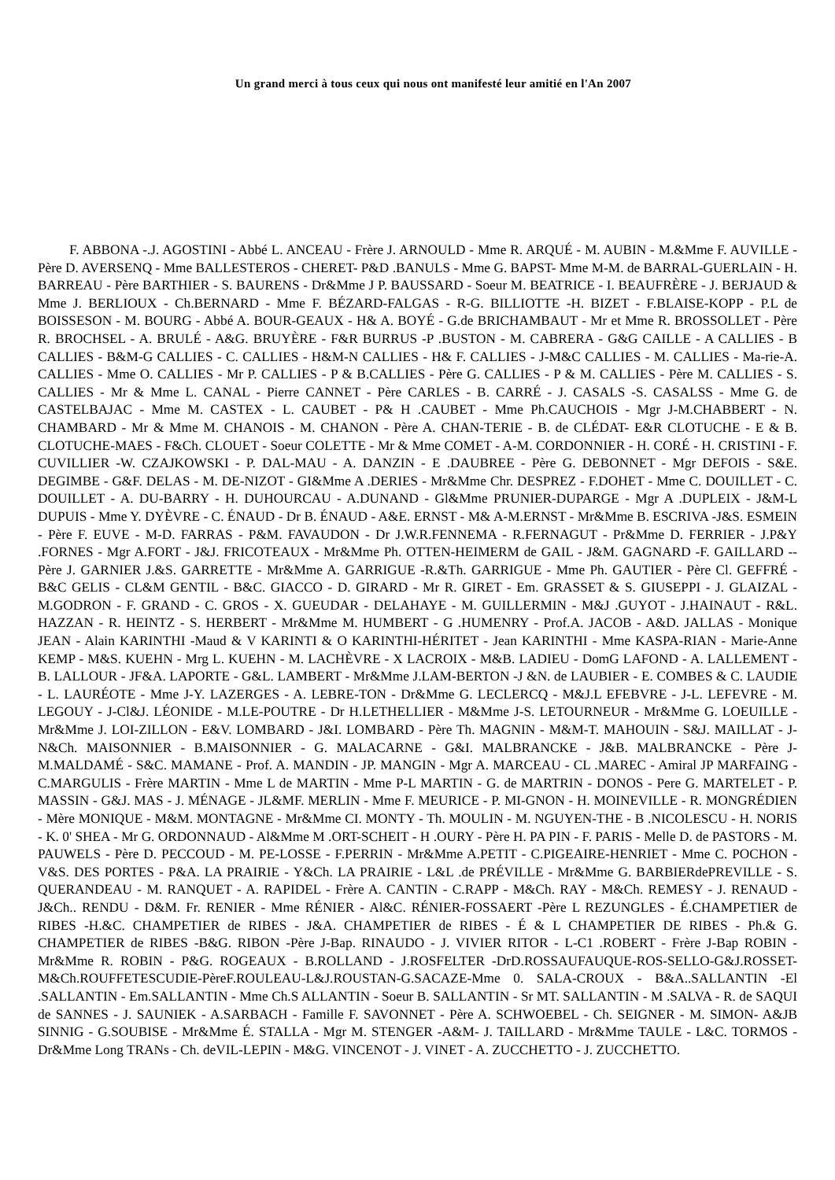Un grand merci à tous ceux qui nous ont manifesté leur amitié en l'An 2007
F. ABBONA -.J. AGOSTINI - Abbé L. ANCEAU - Frère J. ARNOULD - Mme R. ARQUÉ - M. AUBIN - M.&Mme F. AUVILLE - Père D. AVERSENQ - Mme BALLESTEROS - CHERET- P&D .BANULS - Mme G. BAPST- Mme M-M. de BARRAL-GUERLAIN - H. BARREAU - Père BARTHIER - S. BAURENS - Dr&Mme J P. BAUSSARD - Soeur M. BEATRICE - I. BEAUFRÈRE - J. BERJAUD & Mme J. BERLIOUX - Ch.BERNARD - Mme F. BÉZARD-FALGAS - R-G. BILLIOTTE -H. BIZET - F.BLAISE-KOPP - P.L de BOISSESON - M. BOURG - Abbé A. BOUR-GEAUX - H& A. BOYÉ - G.de BRICHAMBAUT - Mr et Mme R. BROSSOLLET - Père R. BROCHSEL - A. BRULÉ - A&G. BRUYÈRE - F&R BURRUS -P .BUSTON - M. CABRERA - G&G CAILLE - A CALLIES - B CALLIES - B&M-G CALLIES - C. CALLIES - H&M-N CALLIES - H& F. CALLIES - J-M&C CALLIES - M. CALLIES - Ma-rie-A. CALLIES - Mme O. CALLIES - Mr P. CALLIES - P & B.CALLIES - Père G. CALLIES - P & M. CALLIES - Père M. CALLIES - S. CALLIES - Mr & Mme L. CANAL - Pierre CANNET - Père CARLES - B. CARRÉ - J. CASALS -S. CASALSS - Mme G. de CASTELBAJAC - Mme M. CASTEX - L. CAUBET - P& H .CAUBET - Mme Ph.CAUCHOIS - Mgr J-M.CHABBERT - N. CHAMBARD - Mr & Mme M. CHANOIS - M. CHANON - Père A. CHAN-TERIE - B. de CLÉDAT- E&R CLOTUCHE - E & B. CLOTUCHE-MAES - F&Ch. CLOUET - Soeur COLETTE - Mr & Mme COMET - A-M. CORDONNIER - H. CORÉ - H. CRISTINI - F. CUVILLIER -W. CZAJKOWSKI - P. DAL-MAU - A. DANZIN - E .DAUBREE - Père G. DEBONNET - Mgr DEFOIS - S&E. DEGIMBE - G&F. DELAS - M. DE-NIZOT - GI&Mme A .DERIES - Mr&Mme Chr. DESPREZ - F.DOHET - Mme C. DOUILLET - C. DOUILLET - A. DU-BARRY - H. DUHOURCAU - A.DUNAND - Gl&Mme PRUNIER-DUPARGE - Mgr A .DUPLEIX - J&M-L DUPUIS - Mme Y. DYÈVRE - C. ÉNAUD - Dr B. ÉNAUD - A&E. ERNST - M& A-M.ERNST - Mr&Mme B. ESCRIVA -J&S. ESMEIN - Père F. EUVE - M-D. FARRAS - P&M. FAVAUDON - Dr J.W.R.FENNEMA - R.FERNAGUT - Pr&Mme D. FERRIER - J.P&Y .FORNES - Mgr A.FORT - J&J. FRICOTEAUX - Mr&Mme Ph. OTTEN-HEIMERM de GAIL - J&M. GAGNARD -F. GAILLARD --Père J. GARNIER J.&S. GARRETTE - Mr&Mme A. GARRIGUE -R.&Th. GARRIGUE - Mme Ph. GAUTIER - Père Cl. GEFFRÉ - B&C GELIS - CL&M GENTIL - B&C. GIACCO - D. GIRARD - Mr R. GIRET - Em. GRASSET & S. GIUSEPPI - J. GLAIZAL - M.GODRON - F. GRAND - C. GROS - X. GUEUDAR - DELAHAYE - M. GUILLERMIN - M&J .GUYOT - J.HAINAUT - R&L. HAZZAN - R. HEINTZ - S. HERBERT - Mr&Mme M. HUMBERT - G .HUMENRY - Prof.A. JACOB - A&D. JALLAS - Monique JEAN - Alain KARINTHI -Maud & V KARINTI & O KARINTHI-HÉRITET - Jean KARINTHI - Mme KASPA-RIAN - Marie-Anne KEMP - M&S. KUEHN - Mrg L. KUEHN - M. LACHÈVRE - X LACROIX - M&B. LADIEU - DomG LAFOND - A. LALLEMENT - B. LALLOUR - JF&A. LAPORTE - G&L. LAMBERT - Mr&Mme J.LAM-BERTON -J &N. de LAUBIER - E. COMBES & C. LAUDIE - L. LAURÉOTE - Mme J-Y. LAZERGES - A. LEBRE-TON - Dr&Mme G. LECLERCQ - M&J.L EFEBVRE - J-L. LEFEVRE - M. LEGOUY - J-Cl&J. LÉONIDE - M.LE-POUTRE - Dr H.LETHELLIER - M&Mme J-S. LETOURNEUR - Mr&Mme G. LOEUILLE - Mr&Mme J. LOI-ZILLON - E&V. LOMBARD - J&I. LOMBARD - Père Th. MAGNIN - M&M-T. MAHOUIN - S&J. MAILLAT - J-N&Ch. MAISONNIER - B.MAISONNIER - G. MALACARNE - G&I. MALBRANCKE - J&B. MALBRANCKE - Père J-M.MALDAMÉ - S&C. MAMANE - Prof. A. MANDIN - JP. MANGIN - Mgr A. MARCEAU - CL .MAREC - Amiral JP MARFAING - C.MARGULIS - Frère MARTIN - Mme L de MARTIN - Mme P-L MARTIN - G. de MARTRIN - DONOS - Pere G. MARTELET - P. MASSIN - G&J. MAS - J. MÉNAGE - JL&MF. MERLIN - Mme F. MEURICE - P. MI-GNON - H. MOINEVILLE - R. MONGRÉDIEN - Mère MONIQUE - M&M. MONTAGNE - Mr&Mme CI. MONTY - Th. MOULIN - M. NGUYEN-THE - B .NICOLESCU - H. NORIS - K. 0' SHEA - Mr G. ORDONNAUD - Al&Mme M .ORT-SCHEIT - H .OURY - Père H. PA PIN - F. PARIS - Melle D. de PASTORS - M. PAUWELS - Père D. PECCOUD - M. PE-LOSSE - F.PERRIN - Mr&Mme A.PETIT - C.PIGEAIRE-HENRIET - Mme C. POCHON - V&S. DES PORTES - P&A. LA PRAIRIE - Y&Ch. LA PRAIRIE - L&L .de PRÉVILLE - Mr&Mme G. BARBIERdePREVILLE - S. QUERANDEAU - M. RANQUET - A. RAPIDEL - Frère A. CANTIN - C.RAPP - M&Ch. RAY - M&Ch. REMESY - J. RENAUD - J&Ch.. RENDU - D&M. Fr. RENIER - Mme RÉNIER - Al&C. RÉNIER-FOSSAERT -Père L REZUNGLES - É.CHAMPETIER de RIBES -H.&C. CHAMPETIER de RIBES - J&A. CHAMPETIER de RIBES - É & L CHAMPETIER DE RIBES - Ph.& G. CHAMPETIER de RIBES -B&G. RIBON -Père J-Bap. RINAUDO - J. VIVIER RITOR - L-C1 .ROBERT - Frère J-Bap ROBIN - Mr&Mme R. ROBIN - P&G. ROGEAUX - B.ROLLAND - J.ROSFELTER -DrD.ROSSAUFAUQUE-ROS-SELLO-G&J.ROSSET-M&Ch.ROUFFETESCUDIE-PèreF.ROULEAU-L&J.ROUSTAN-G.SACAZE-Mme 0. SALA-CROUX - B&A..SALLANTIN -El .SALLANTIN - Em.SALLANTIN - Mme Ch.S ALLANTIN - Soeur B. SALLANTIN - Sr MT. SALLANTIN - M .SALVA - R. de SAQUI de SANNES - J. SAUNIEK - A.SARBACH - Famille F. SAVONNET - Père A. SCHWOEBEL - Ch. SEIGNER - M. SIMON- A&JB SINNIG - G.SOUBISE - Mr&Mme É. STALLA - Mgr M. STENGER -A&M- J. TAILLARD - Mr&Mme TAULE - L&C. TORMOS -Dr&Mme Long TRANs - Ch. deVIL-LEPIN - M&G. VINCENOT - J. VINET - A. ZUCCHETTO - J. ZUCCHETTO.